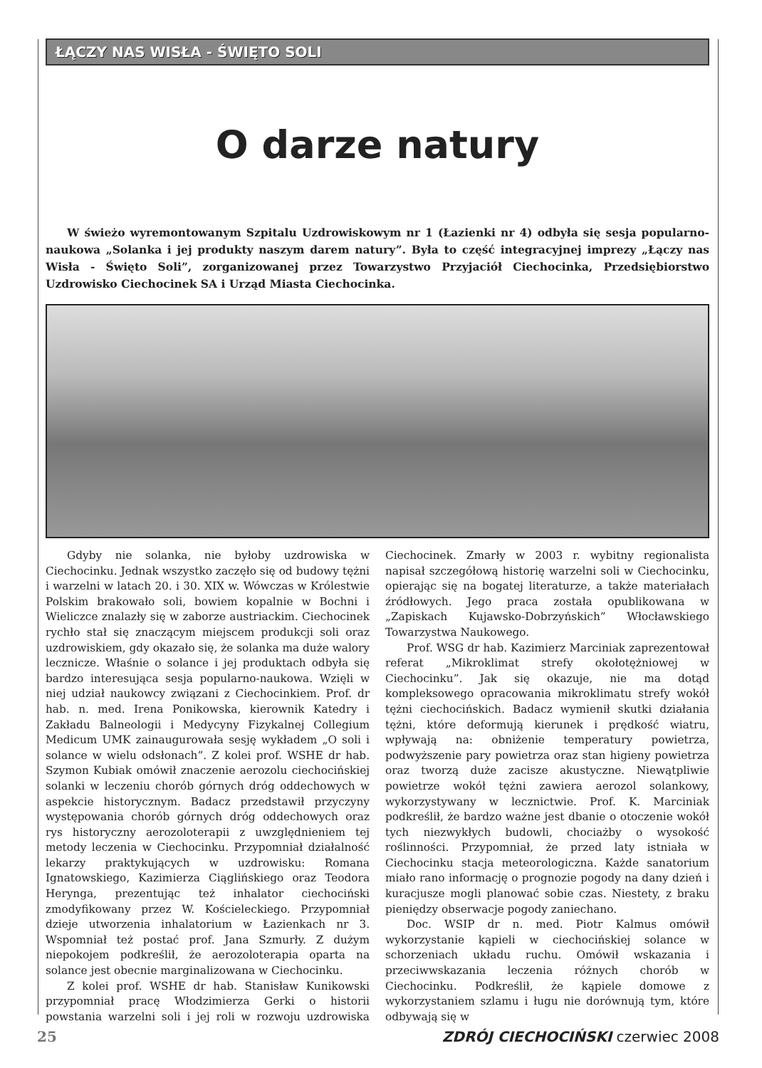ŁĄCZY NAS WISŁA - ŚWIĘTO SOLI
O darze natury
W świeżo wyremontowanym Szpitalu Uzdrowiskowym nr 1 (Łazienki nr 4) odbyła się sesja popularno-naukowa „Solanka i jej produkty naszym darem natury”. Była to część integracyjnej imprezy „Łączy nas Wisła - Święto Soli”, zorganizowanej przez Towarzystwo Przyjaciół Ciechocinka, Przedsiębiorstwo Uzdrowisko Ciechocinek SA i Urząd Miasta Ciechocinka.
Gdyby nie solanka, nie byłoby uzdrowiska w Ciechocinku. Jednak wszystko zaczęło się od budowy tężni i warzelni w latach 20. i 30. XIX w. Wówczas w Królestwie Polskim brakowało soli, bowiem kopalnie w Bochni i Wieliczce znalazły się w zaborze austriackim. Ciechocinek rychło stał się znaczącym miejscem produkcji soli oraz uzdrowiskiem, gdy okazało się, że solanka ma duże walory lecznicze. Właśnie o solance i jej produktach odbyła się bardzo interesująca sesja popularno-naukowa. Wzięli w niej udział naukowcy związani z Ciechocinkiem. Prof. dr hab. n. med. Irena Ponikowska, kierownik Katedry i Zakładu Balneologii i Medycyny Fizykalnej Collegium Medicum UMK zainaugurowała sesję wykładem „O soli i solance w wielu odsłonach”. Z kolei prof. WSHE dr hab. Szymon Kubiak omówił znaczenie aerozolu ciechocińskiej solanki w leczeniu chorób górnych dróg oddechowych w aspekcie historycznym. Badacz przedstawił przyczyny występowania chorób górnych dróg oddechowych oraz rys historyczny aerozoloterapii z uwzględnieniem tej metody leczenia w Ciechocinku. Przypomniał działalność lekarzy praktykujących w uzdrowisku: Romana Ignatowskiego, Kazimierza Ciąglińskiego oraz Teodora Heryngа, prezentując też inhalator ciechociński zmodyfikowany przez W. Kościeleckiego. Przypomniał dzieje utworzenia inhalatorium w Łazienkach nr 3. Wspomniał też postać prof. Jana Szmurły. Z dużym niepokojem podkreślił, że aerozoloterapia oparta na solance jest obecnie marginalizowana w Ciechocinku.
Z kolei prof. WSHE dr hab. Stanisław Kunikowski przypomniał pracę Włodzimierza Gerki o historii powstania warzelni soli i jej roli w rozwoju uzdrowiska Ciechocinek. Zmarły w 2003 r. wybitny regionalista napisał szczegółową historię warzelni soli w Ciechocinku, opierając się na bogatej literaturze, a także materiałach źródłowych. Jego praca została opublikowana w „Zapiskach Kujawsko-Dobrzyńskich” Włocławskiego Towarzystwa Naukowego.
Prof. WSG dr hab. Kazimierz Marciniak zaprezentował referat „Mikroklimat strefy okołotężniowej w Ciechocinku”. Jak się okazuje, nie ma dotąd kompleksowego opracowania mikroklimatu strefy wokół tężni ciechocińskich. Badacz wymienił skutki działania tężni, które deformują kierunek i prędkość wiatru, wpływają na: obniżenie temperatury powietrza, podwyższenie pary powietrza oraz stan higieny powietrza oraz tworzą duże zacisze akustyczne. Niewątpliwie powietrze wokół tężni zawiera aerozol solankowy, wykorzystywany w lecznictwie. Prof. K. Marciniak podkreślił, że bardzo ważne jest dbanie o otoczenie wokół tych niezwykłych budowli, chociażby o wysokość roślinności. Przypomniał, że przed laty istniała w Ciechocinku stacja meteorologiczna. Każde sanatorium miało rano informację o prognozie pogody na dany dzień i kuracjusze mogli planować sobie czas. Niestety, z braku pieniędzy obserwacje pogody zaniechano.
Doc. WSIP dr n. med. Piotr Kalmus omówił wykorzystanie kąpieli w ciechocińskiej solance w schorzeniach układu ruchu. Omówił wskazania i przeciwwskazania leczenia różnych chorób w Ciechocinku. Podkreślił, że kąpiele domowe z wykorzystaniem szlamu i ługu nie dorównują tym, które odbywają się w
25 ZDRÓJ CIECHOCIŃSKI czerwiec 2008